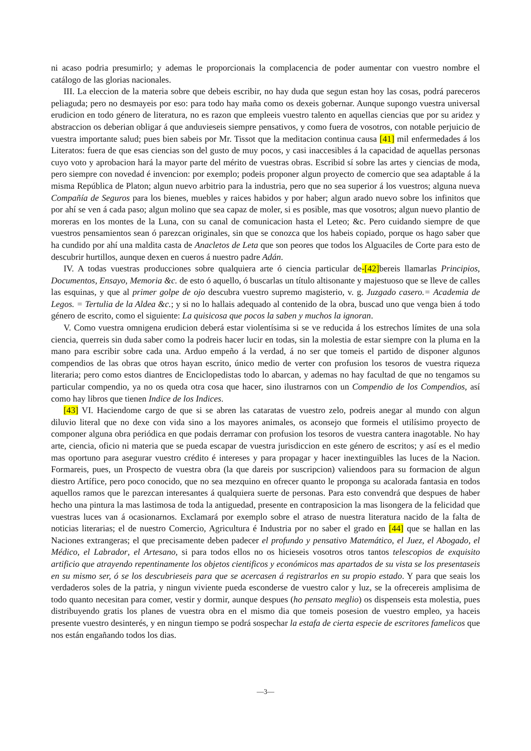ni acaso podria presumirlo; y ademas le proporcionais la complacencia de poder aumentar con vuestro nombre el catálogo de las glorias nacionales.
III. La eleccion de la materia sobre que debeis escribir, no hay duda que segun estan hoy las cosas, podrá pareceros peliaguda; pero no desmayeis por eso: para todo hay maña como os dexeis gobernar. Aunque supongo vuestra universal erudicion en todo género de literatura, no es razon que empleeis vuestro talento en aquellas ciencias que por su aridez y abstraccion os deberian obligar á que anduvieseis siempre pensativos, y como fuera de vosotros, con notable perjuicio de vuestra importante salud; pues bien sabeis por Mr. Tissot que la meditacion continua causa [41] mil enfermedades á los Literatos: fuera de que esas ciencias son del gusto de muy pocos, y casi inaccesibles á la capacidad de aquellas personas cuyo voto y aprobacion hará la mayor parte del mérito de vuestras obras. Escribid sí sobre las artes y ciencias de moda, pero siempre con novedad é invencion: por exemplo; podeis proponer algun proyecto de comercio que sea adaptable á la misma República de Platon; algun nuevo arbitrio para la industria, pero que no sea superior á los vuestros; alguna nueva Compañía de Seguros para los bienes, muebles y raices habidos y por haber; algun arado nuevo sobre los infinitos que por ahí se ven á cada paso; algun molino que sea capaz de moler, si es posible, mas que vosotros; algun nuevo plantio de moreras en los montes de la Luna, con su canal de comunicacion hasta el Leteo; &c. Pero cuidando siempre de que vuestros pensamientos sean ó parezcan originales, sin que se conozca que los habeis copiado, porque os hago saber que ha cundido por ahí una maldita casta de Anacletos de Leta que son peores que todos los Alguaciles de Corte para esto de descubrir hurtillos, aunque dexen en cueros á nuestro padre Adán.
IV. A todas vuestras producciones sobre qualquiera arte ó ciencia particular de-[42] bereis llamarlas Principios, Documentos, Ensayo, Memoria &c. de esto ó aquello, ó buscarlas un título altisonante y majestuoso que se lleve de calles las esquinas, y que al primer golpe de ojo descubra vuestro supremo magisterio, v. g. Juzgado casero.= Academia de Legos. = Tertulia de la Aldea &c.; y si no lo hallais adequado al contenido de la obra, buscad uno que venga bien á todo género de escrito, como el siguiente: La quisicosa que pocos la saben y muchos la ignoran.
V. Como vuestra omnigena erudicion deberá estar violentísima si se ve reducida á los estrechos límites de una sola ciencia, querreis sin duda saber como la podreis hacer lucir en todas, sin la molestia de estar siempre con la pluma en la mano para escribir sobre cada una. Arduo empeño á la verdad, á no ser que tomeis el partido de disponer algunos compendios de las obras que otros hayan escrito, único medio de verter con profusion los tesoros de vuestra riqueza literaria; pero como estos diantres de Enciclopedistas todo lo abarcan, y ademas no hay facultad de que no tengamos su particular compendio, ya no os queda otra cosa que hacer, sino ilustrarnos con un Compendio de los Compendios, así como hay libros que tienen Indice de los Indices.
[43] VI. Haciendome cargo de que si se abren las cataratas de vuestro zelo, podreis anegar al mundo con algun diluvio literal que no dexe con vida sino a los mayores animales, os aconsejo que formeis el utilísimo proyecto de componer alguna obra periódica en que podais derramar con profusion los tesoros de vuestra cantera inagotable. No hay arte, ciencia, oficio ni materia que se pueda escapar de vuestra jurisdiccion en este género de escritos; y así es el medio mas oportuno para asegurar vuestro crédito é intereses y para propagar y hacer inextinguibles las luces de la Nacion. Formareis, pues, un Prospecto de vuestra obra (la que dareis por suscripcion) valiendoos para su formacion de algun diestro Artífice, pero poco conocido, que no sea mezquino en ofrecer quanto le proponga su acalorada fantasia en todos aquellos ramos que le parezcan interesantes á qualquiera suerte de personas. Para esto convendrá que despues de haber hecho una pintura la mas lastimosa de toda la antiguedad, presente en contraposicion la mas lisongera de la felicidad que vuestras luces van á ocasionarnos. Exclamará por exemplo sobre el atraso de nuestra literatura nacido de la falta de noticias literarias; el de nuestro Comercio, Agricultura é Industria por no saber el grado en [44] que se hallan en las Naciones extrangeras; el que precisamente deben padecer el profundo y pensativo Matemático, el Juez, el Abogado, el Médico, el Labrador, el Artesano, si para todos ellos no os hicieseis vosotros otros tantos telescopios de exquisito artificio que atrayendo repentinamente los objetos cientificos y económicos mas apartados de su vista se los presentaseis en su mismo ser, ó se los descubrieseis para que se acercasen á registrarlos en su propio estado. Y para que seais los verdaderos soles de la patria, y ningun viviente pueda esconderse de vuestro calor y luz, se la ofrecereis amplisima de todo quanto necesitan para comer, vestir y dormir, aunque despues (ho pensato meglio) os dispenseis esta molestia, pues distribuyendo gratis los planes de vuestra obra en el mismo dia que tomeis posesion de vuestro empleo, ya haceis presente vuestro desinterés, y en ningun tiempo se podrá sospechar la estafa de cierta especie de escritores famelicos que nos están engañando todos los dias.
—3—